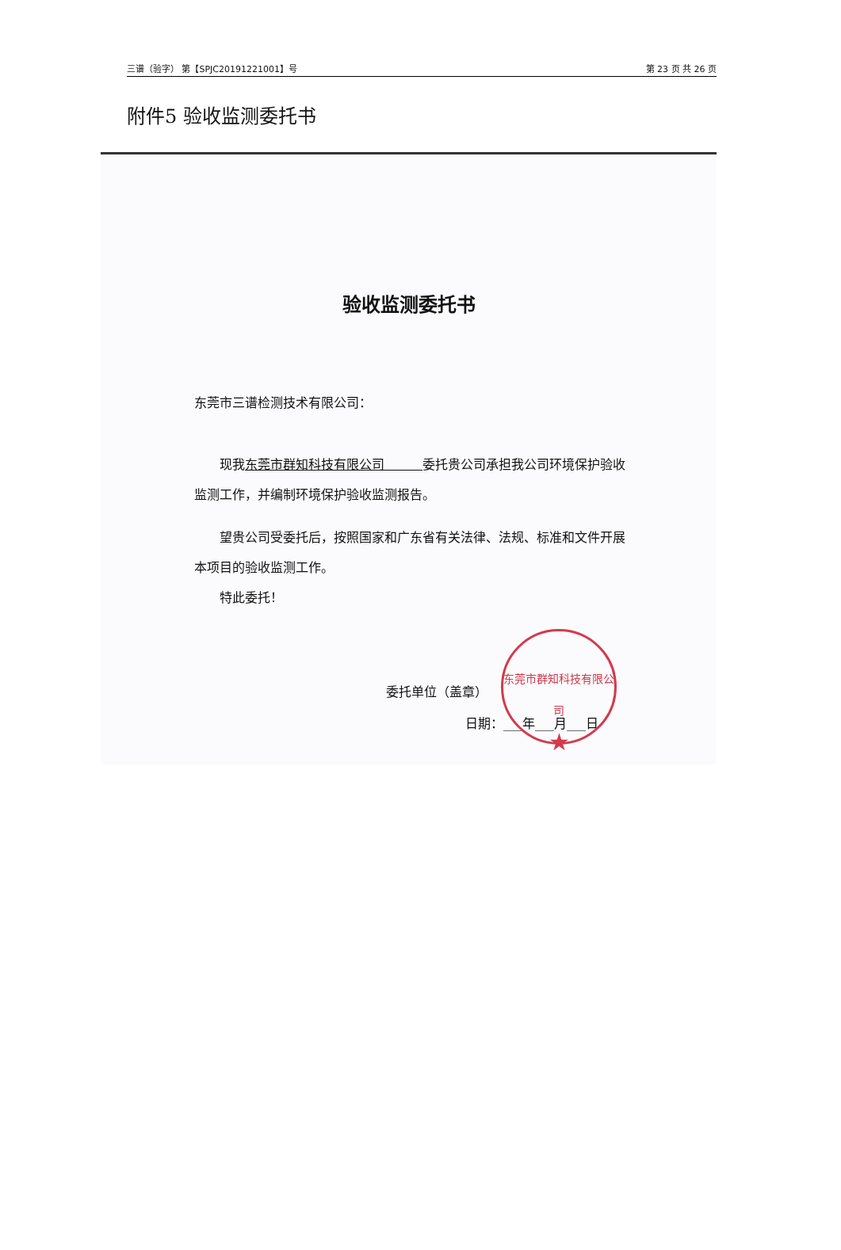三谱（验字） 第【SPJC20191221001】号 第 23 页 共 26 页
附件5 验收监测委托书
验收监测委托书
东莞市三谱检测技术有限公司：
现我东莞市群知科技有限公司　　　委托贵公司承担我公司环境保护验收监测工作，并编制环境保护验收监测报告。
望贵公司受委托后，按照国家和广东省有关法律、法规、标准和文件开展本项目的验收监测工作。
特此委托！
东莞市群知科技有限公司
★
委托单位（盖章）
日期：___年___月___日